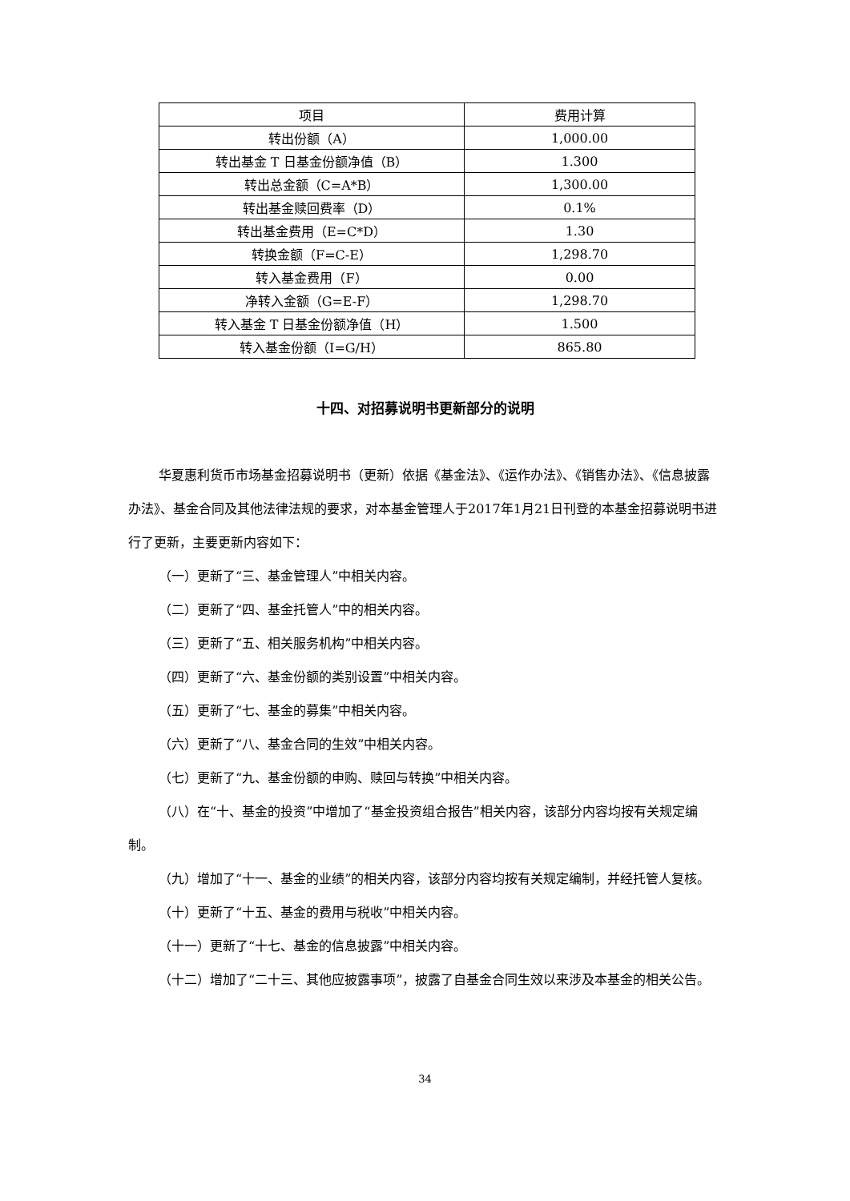| 项目 | 费用计算 |
| --- | --- |
| 转出份额（A） | 1,000.00 |
| 转出基金 T 日基金份额净值（B） | 1.300 |
| 转出总金额（C=A*B） | 1,300.00 |
| 转出基金赎回费率（D） | 0.1% |
| 转出基金费用（E=C*D） | 1.30 |
| 转换金额（F=C-E） | 1,298.70 |
| 转入基金费用（F） | 0.00 |
| 净转入金额（G=E-F） | 1,298.70 |
| 转入基金 T 日基金份额净值（H） | 1.500 |
| 转入基金份额（I=G/H） | 865.80 |
十四、对招募说明书更新部分的说明
华夏惠利货币市场基金招募说明书（更新）依据《基金法》、《运作办法》、《销售办法》、《信息披露办法》、基金合同及其他法律法规的要求，对本基金管理人于2017年1月21日刊登的本基金招募说明书进行了更新，主要更新内容如下：
（一）更新了“三、基金管理人”中相关内容。
（二）更新了“四、基金托管人”中的相关内容。
（三）更新了“五、相关服务机构”中相关内容。
（四）更新了“六、基金份额的类别设置”中相关内容。
（五）更新了“七、基金的募集”中相关内容。
（六）更新了“八、基金合同的生效”中相关内容。
（七）更新了“九、基金份额的申购、赎回与转换”中相关内容。
（八）在“十、基金的投资”中增加了“基金投资组合报告”相关内容，该部分内容均按有关规定编制。
（九）增加了“十一、基金的业绩”的相关内容，该部分内容均按有关规定编制，并经托管人复核。
（十）更新了“十五、基金的费用与税收”中相关内容。
（十一）更新了“十七、基金的信息披露”中相关内容。
（十二）增加了“二十三、其他应披露事项”，披露了自基金合同生效以来涉及本基金的相关公告。
34